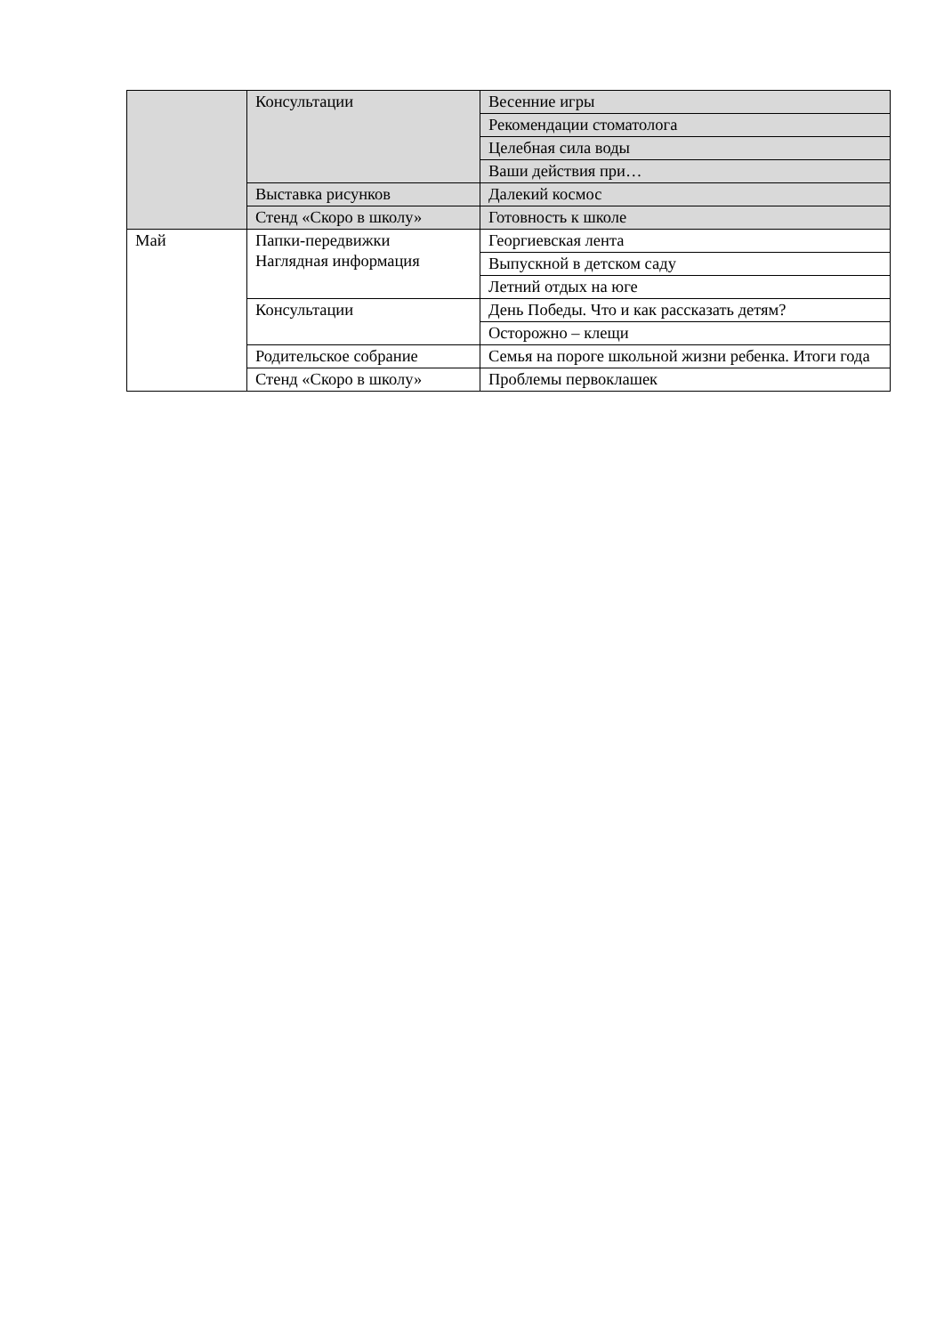| | Консультации | Весенние игры |
| | | Рекомендации стоматолога |
| | | Целебная сила воды |
| | | Ваши действия при… |
| | Выставка рисунков | Далекий космос |
| | Стенд «Скоро в школу» | Готовность к школе |
| Май | Папки-передвижки Наглядная информация | Георгиевская лента |
| | | Выпускной в детском саду |
| | | Летний отдых на юге |
| | Консультации | День Победы. Что и как рассказать детям? |
| | | Осторожно – клещи |
| | Родительское собрание | Семья на пороге школьной жизни ребенка. Итоги года |
| | Стенд «Скоро в школу» | Проблемы первоклашек |